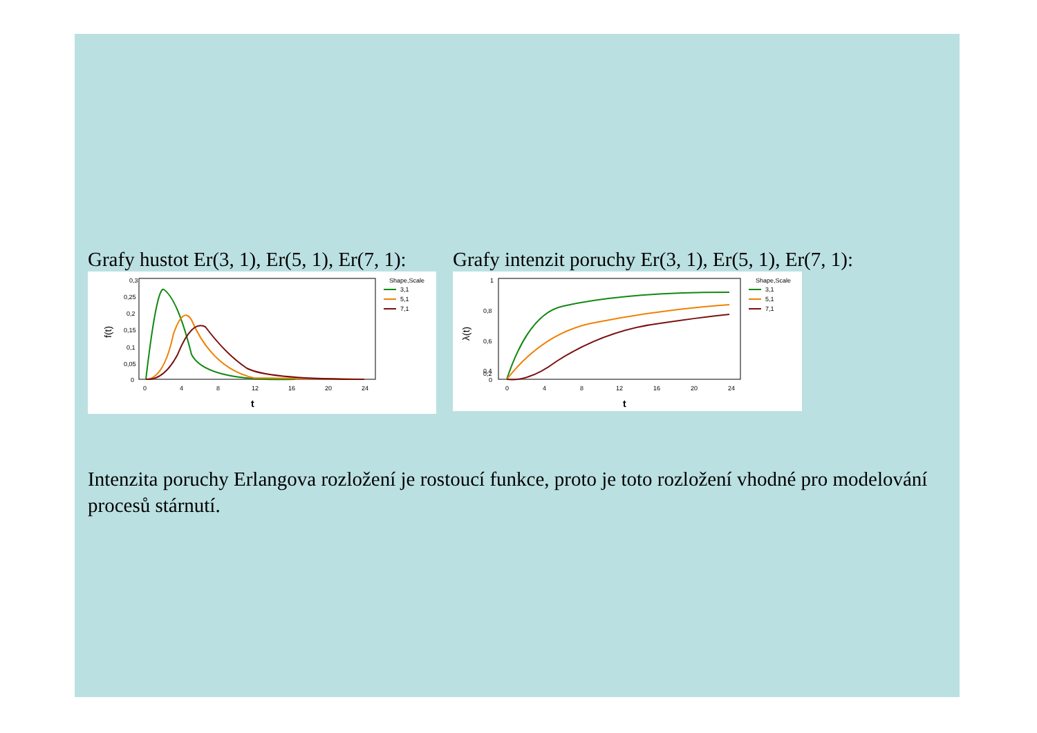Grafy hustot Er(3, 1), Er(5, 1), Er(7, 1):
0,3
0,25
0,2
0,15
0,1
0,05
0
0
4
8
12
16
20
24
t
f(t)
Shape,Scale
3,1
5,1
7,1
Grafy intenzit poruchy Er(3, 1), Er(5, 1), Er(7, 1):
1
0,8
0,6
0,4
0,2
0
0
4
8
12
16
20
24
t
λ(t)
Shape,Scale
3,1
5,1
7,1
Intenzita poruchy Erlangova rozložení je rostoucí funkce, proto je toto rozložení vhodné pro modelování procesů stárnutí.